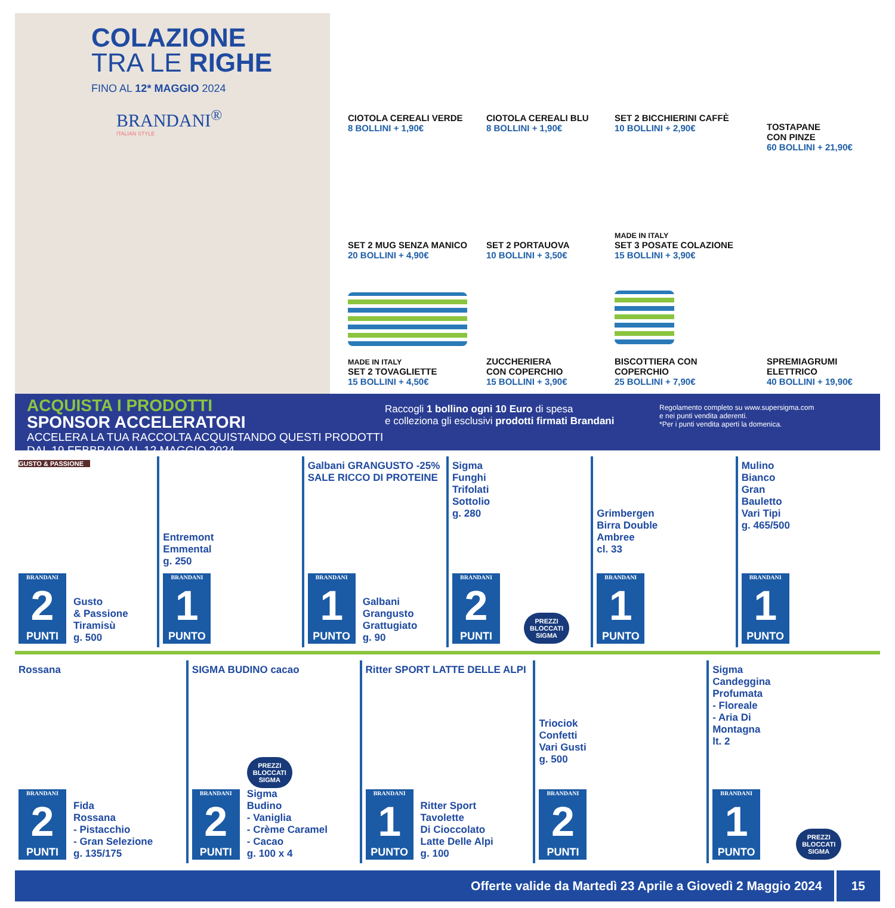COLAZIONE
TRA LE RIGHE
FINO AL 12* MAGGIO 2024
BRANDANI<sup>®</sup>
ITALIAN STYLE
CIOTOLA CEREALI VERDE
8 BOLLINI + 1,90€
CIOTOLA CEREALI BLU
8 BOLLINI + 1,90€
SET 2 BICCHIERINI CAFFÈ
10 BOLLINI + 2,90€
TOSTAPANE
CON PINZE
60 BOLLINI + 21,90€
SET 2 MUG SENZA MANICO
20 BOLLINI + 4,90€
SET 2 PORTAUOVA
10 BOLLINI + 3,50€
MADE IN ITALY
SET 3 POSATE COLAZIONE
15 BOLLINI + 3,90€
MADE IN ITALY
SET 2 TOVAGLIETTE
15 BOLLINI + 4,50€
ZUCCHERIERA
CON COPERCHIO
15 BOLLINI + 3,90€
BISCOTTIERA CON
COPERCHIO
25 BOLLINI + 7,90€
SPREMIAGRUMI
ELETTRICO
40 BOLLINI + 19,90€
ACQUISTA I PRODOTTI
SPONSOR ACCELERATORI
ACCELERA LA TUA RACCOLTA ACQUISTANDO QUESTI PRODOTTI DAL 19 FEBBRAIO AL 12 MAGGIO 2024
Raccogli 1 bollino ogni 10 Euro di spesa
e colleziona gli esclusivi prodotti firmati Brandani
Regolamento completo su www.supersigma.com
e nei punti vendita aderenti.
*Per i punti vendita aperti la domenica.
GUSTO & PASSIONE
BRANDANI
2
PUNTI
Gusto
& Passione
Tiramisù
g. 500
Entremont
Emmental
g. 250
BRANDANI
1
PUNTO
Galbani GRANGUSTO -25% SALE RICCO DI PROTEINE
BRANDANI
1
PUNTO
Galbani
Grangusto
Grattugiato
g. 90
Sigma
Funghi
Trifolati
Sottolio
g. 280
BRANDANI
2
PUNTI
PREZZI BLOCCATI SIGMA
Grimbergen
Birra Double
Ambree
cl. 33
BRANDANI
1
PUNTO
Mulino
Bianco
Gran
Bauletto
Vari Tipi
g. 465/500
BRANDANI
1
PUNTO
Rossana
BRANDANI
2
PUNTI
Fida
Rossana
- Pistacchio
- Gran Selezione
g. 135/175
SIGMA BUDINO cacao
BRANDANI
2
PUNTI
PREZZI BLOCCATI SIGMA
Sigma
Budino
- Vaniglia
- Crème Caramel
- Cacao
g. 100 x 4
Ritter SPORT LATTE DELLE ALPI
BRANDANI
1
PUNTO
Ritter Sport
Tavolette
Di Cioccolato
Latte Delle Alpi
g. 100
Triociok
Confetti
Vari Gusti
g. 500
BRANDANI
2
PUNTI
Sigma
Candeggina
Profumata
- Floreale
- Aria Di
Montagna
lt. 2
BRANDANI
1
PUNTO
PREZZI BLOCCATI SIGMA
Offerte valide da Martedì 23 Aprile a Giovedì 2 Maggio 2024 15